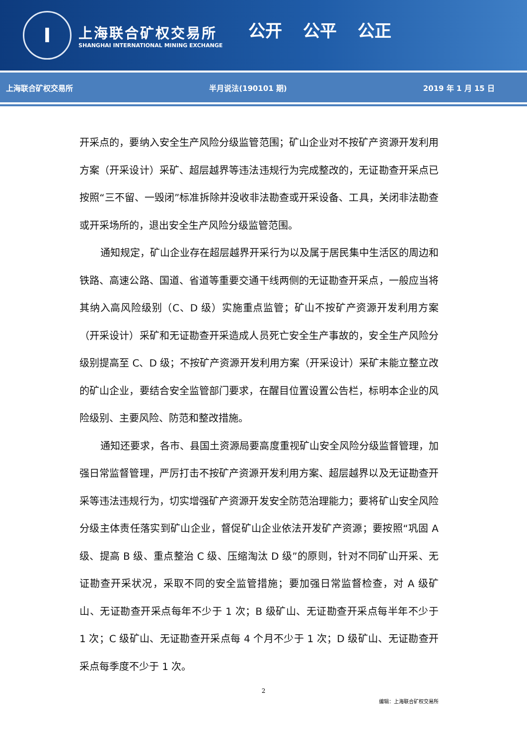I
上海联合矿权交易所
SHANGHAI INTERNATIONAL MINING EXCHANGE
公开 公平 公正
上海联合矿权交易所 半月说法(190101 期) 2019 年 1 月 15 日
开采点的，要纳入安全生产风险分级监管范围；矿山企业对不按矿产资源开发利用方案（开采设计）采矿、超层越界等违法违规行为完成整改的，无证勘查开采点已按照“三不留、一毁闭”标准拆除并没收非法勘查或开采设备、工具，关闭非法勘查或开采场所的，退出安全生产风险分级监管范围。
通知规定，矿山企业存在超层越界开采行为以及属于居民集中生活区的周边和铁路、高速公路、国道、省道等重要交通干线两侧的无证勘查开采点，一般应当将其纳入高风险级别（C、D 级）实施重点监管；矿山不按矿产资源开发利用方案（开采设计）采矿和无证勘查开采造成人员死亡安全生产事故的，安全生产风险分级别提高至 C、D 级；不按矿产资源开发利用方案（开采设计）采矿未能立整立改的矿山企业，要结合安全监管部门要求，在醒目位置设置公告栏，标明本企业的风险级别、主要风险、防范和整改措施。
通知还要求，各市、县国土资源局要高度重视矿山安全风险分级监督管理，加强日常监督管理，严厉打击不按矿产资源开发利用方案、超层越界以及无证勘查开采等违法违规行为，切实增强矿产资源开发安全防范治理能力；要将矿山安全风险分级主体责任落实到矿山企业，督促矿山企业依法开发矿产资源；要按照“巩固 A 级、提高 B 级、重点整治 C 级、压缩淘汰 D 级”的原则，针对不同矿山开采、无证勘查开采状况，采取不同的安全监管措施；要加强日常监督检查，对 A 级矿山、无证勘查开采点每年不少于 1 次；B 级矿山、无证勘查开采点每半年不少于 1 次；C 级矿山、无证勘查开采点每 4 个月不少于 1 次；D 级矿山、无证勘查开采点每季度不少于 1 次。
2
编辑：上海联合矿权交易所